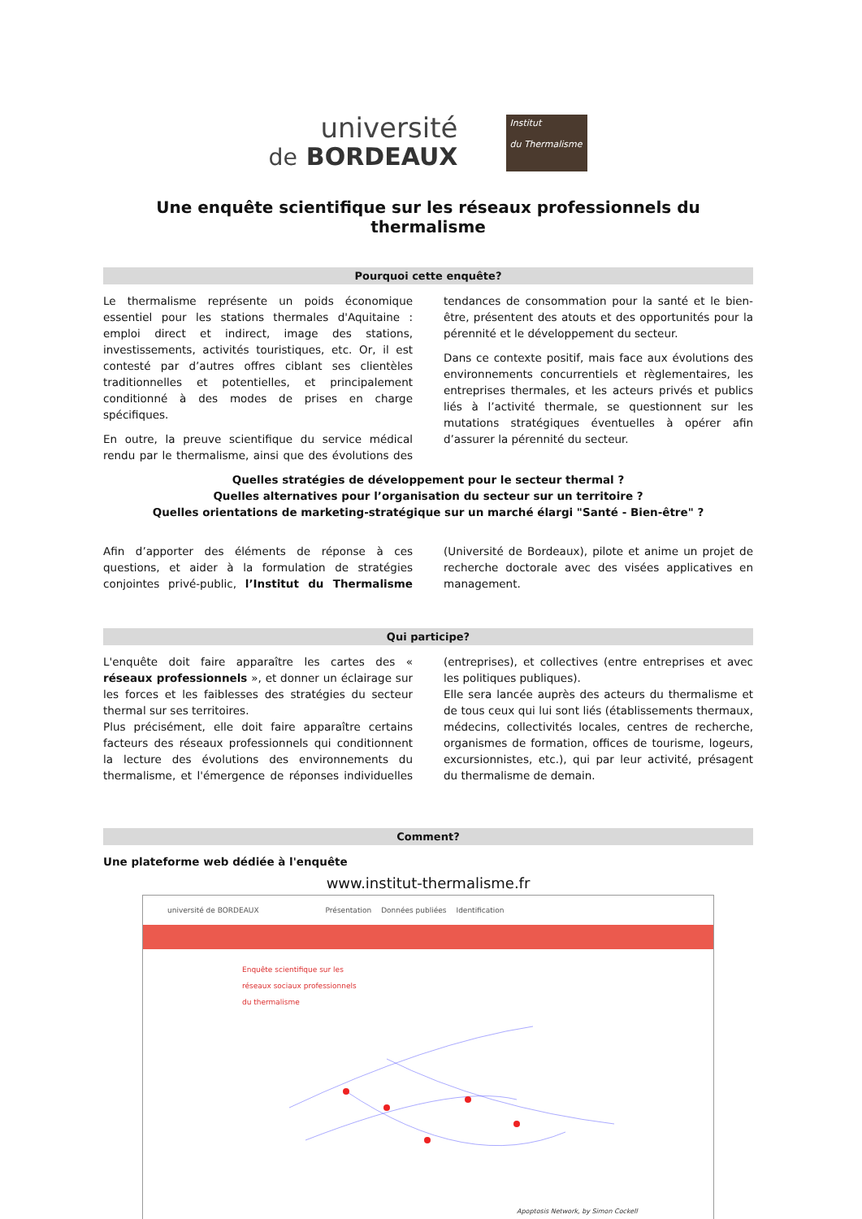université
de BORDEAUX
Institut
du Thermalisme
Une enquête scientifique sur les réseaux professionnels du thermalisme
Pourquoi cette enquête?
Le thermalisme représente un poids économique essentiel pour les stations thermales d'Aquitaine : emploi direct et indirect, image des stations, investissements, activités touristiques, etc. Or, il est contesté par d’autres offres ciblant ses clientèles traditionnelles et potentielles, et principalement conditionné à des modes de prises en charge spécifiques.
En outre, la preuve scientifique du service médical rendu par le thermalisme, ainsi que des évolutions des tendances de consommation pour la santé et le bien-être, présentent des atouts et des opportunités pour la pérennité et le développement du secteur.
Dans ce contexte positif, mais face aux évolutions des environnements concurrentiels et règlementaires, les entreprises thermales, et les acteurs privés et publics liés à l’activité thermale, se questionnent sur les mutations stratégiques éventuelles à opérer afin d’assurer la pérennité du secteur.
Quelles stratégies de développement pour le secteur thermal ?
Quelles alternatives pour l’organisation du secteur sur un territoire ?
Quelles orientations de marketing-stratégique sur un marché élargi "Santé - Bien-être" ?
Afin d’apporter des éléments de réponse à ces questions, et aider à la formulation de stratégies conjointes privé-public, l’Institut du Thermalisme (Université de Bordeaux), pilote et anime un projet de recherche doctorale avec des visées applicatives en management.
Qui participe?
L'enquête doit faire apparaître les cartes des « réseaux professionnels », et donner un éclairage sur les forces et les faiblesses des stratégies du secteur thermal sur ses territoires.
Plus précisément, elle doit faire apparaître certains facteurs des réseaux professionnels qui conditionnent la lecture des évolutions des environnements du thermalisme, et l'émergence de réponses individuelles (entreprises), et collectives (entre entreprises et avec les politiques publiques).
Elle sera lancée auprès des acteurs du thermalisme et de tous ceux qui lui sont liés (établissements thermaux, médecins, collectivités locales, centres de recherche, organismes de formation, offices de tourisme, logeurs, excursionnistes, etc.), qui par leur activité, présagent du thermalisme de demain.
Comment?
Une plateforme web dédiée à l'enquête
www.institut-thermalisme.fr
université de BORDEAUX Présentation Données publiées Identification
Enquête scientifique sur les
réseaux sociaux professionnels
du thermalisme
Apoptosis Network, by Simon Cockell